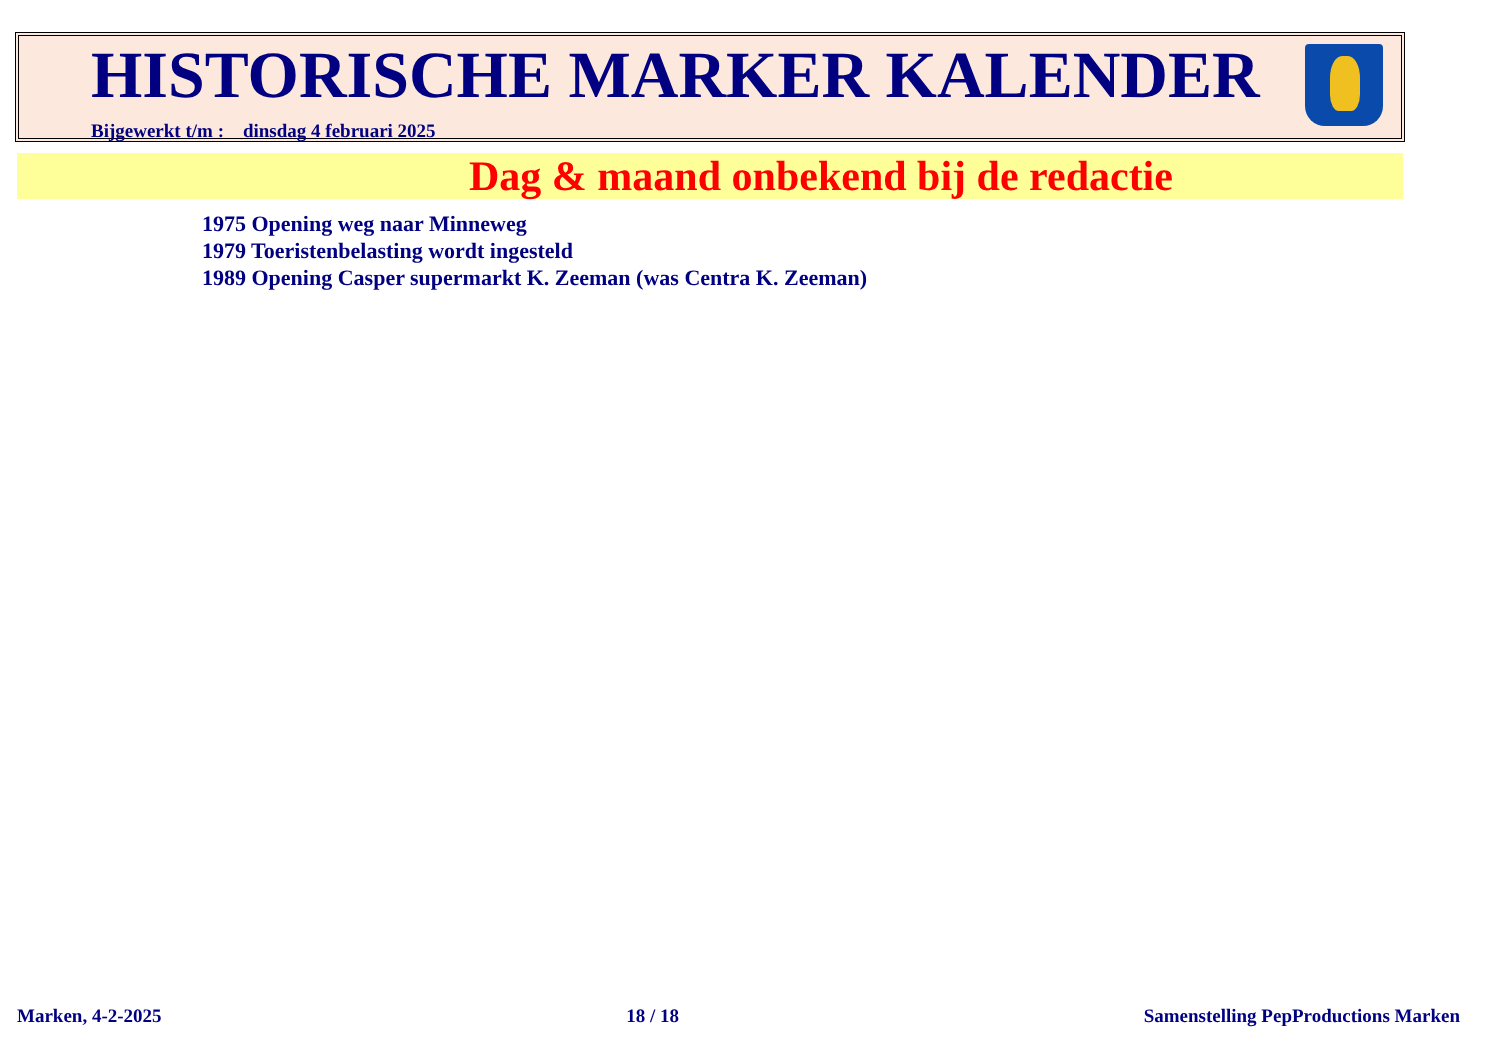HISTORISCHE MARKER KALENDER
Bijgewerkt t/m : dinsdag 4 februari 2025
Dag & maand onbekend bij de redactie
1975 Opening weg naar Minneweg
1979 Toeristenbelasting wordt ingesteld
1989 Opening Casper supermarkt K. Zeeman (was Centra K. Zeeman)
Marken, 4-2-2025 18 / 18 Samenstelling PepProductions Marken